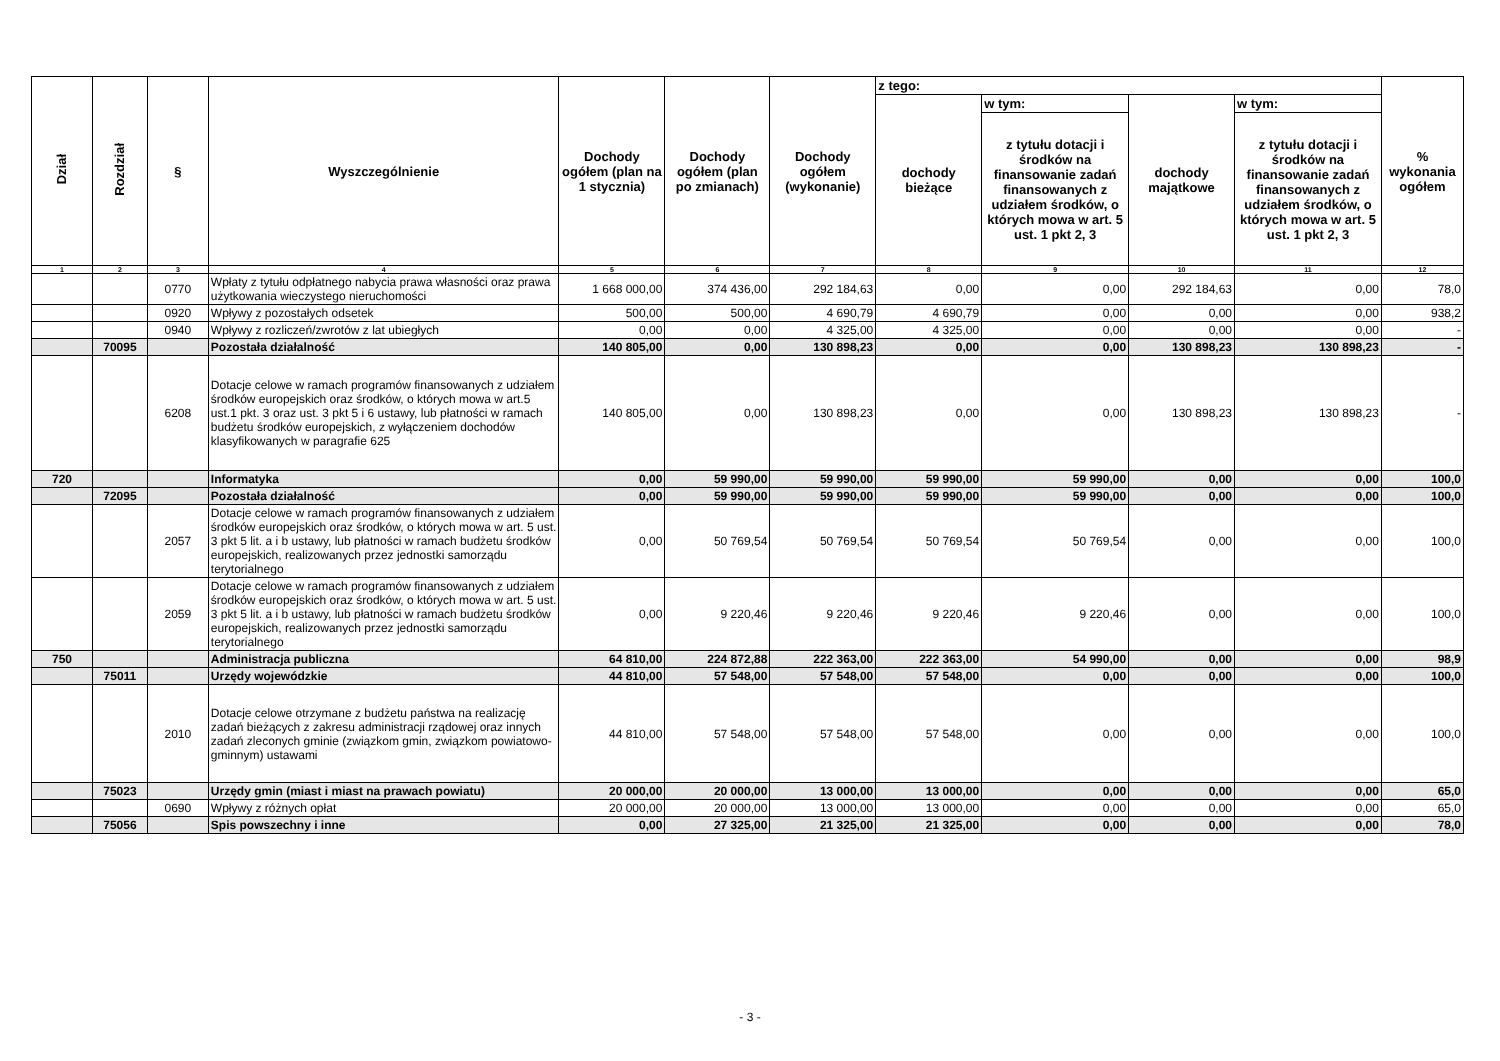| Dział | Rozdział | § | Wyszczególnienie | Dochody ogółem (plan na 1 stycznia) | Dochody ogółem (plan po zmianach) | Dochody ogółem (wykonanie) | z tego: | | | | % wykonania ogółem |
| --- | --- | --- | --- | --- | --- | --- | --- | --- | --- | --- | --- |
| | | | | | | | dochody bieżące | w tym: | dochody majątkowe | w tym: | |
| | | | | | | | | z tytułu dotacji i środków na finansowanie zadań finansowanych z udziałem środków, o których mowa w art. 5 ust. 1 pkt 2, 3 | | z tytułu dotacji i środków na finansowanie zadań finansowanych z udziałem środków, o których mowa w art. 5 ust. 1 pkt 2, 3 | |
| 1 | 2 | 3 | 4 | 5 | 6 | 7 | 8 | 9 | 10 | 11 | 12 |
| | | 0770 | Wpłaty z tytułu odpłatnego nabycia prawa własności oraz prawa użytkowania wieczystego nieruchomości | 1 668 000,00 | 374 436,00 | 292 184,63 | 0,00 | 0,00 | 292 184,63 | 0,00 | 78,0 |
| | | 0920 | Wpływy z pozostałych odsetek | 500,00 | 500,00 | 4 690,79 | 4 690,79 | 0,00 | 0,00 | 0,00 | 938,2 |
| | | 0940 | Wpływy z rozliczeń/zwrotów z lat ubiegłych | 0,00 | 0,00 | 4 325,00 | 4 325,00 | 0,00 | 0,00 | 0,00 | - |
| | 70095 | | Pozostała działalność | 140 805,00 | 0,00 | 130 898,23 | 0,00 | 0,00 | 130 898,23 | 130 898,23 | - |
| | | 6208 | Dotacje celowe w ramach programów finansowanych z udziałem środków europejskich oraz środków, o których mowa w art.5 ust.1 pkt. 3 oraz ust. 3 pkt 5 i 6 ustawy, lub płatności w ramach budżetu środków europejskich, z wyłączeniem dochodów klasyfikowanych w paragrafie 625 | 140 805,00 | 0,00 | 130 898,23 | 0,00 | 0,00 | 130 898,23 | 130 898,23 | - |
| 720 | | | Informatyka | 0,00 | 59 990,00 | 59 990,00 | 59 990,00 | 59 990,00 | 0,00 | 0,00 | 100,0 |
| | 72095 | | Pozostała działalność | 0,00 | 59 990,00 | 59 990,00 | 59 990,00 | 59 990,00 | 0,00 | 0,00 | 100,0 |
| | | 2057 | Dotacje celowe w ramach programów finansowanych z udziałem środków europejskich oraz środków, o których mowa w art. 5 ust. 3 pkt 5 lit. a i b ustawy, lub płatności w ramach budżetu środków europejskich, realizowanych przez jednostki samorządu terytorialnego | 0,00 | 50 769,54 | 50 769,54 | 50 769,54 | 50 769,54 | 0,00 | 0,00 | 100,0 |
| | | 2059 | Dotacje celowe w ramach programów finansowanych z udziałem środków europejskich oraz środków, o których mowa w art. 5 ust. 3 pkt 5 lit. a i b ustawy, lub płatności w ramach budżetu środków europejskich, realizowanych przez jednostki samorządu terytorialnego | 0,00 | 9 220,46 | 9 220,46 | 9 220,46 | 9 220,46 | 0,00 | 0,00 | 100,0 |
| 750 | | | Administracja publiczna | 64 810,00 | 224 872,88 | 222 363,00 | 222 363,00 | 54 990,00 | 0,00 | 0,00 | 98,9 |
| | 75011 | | Urzędy wojewódzkie | 44 810,00 | 57 548,00 | 57 548,00 | 57 548,00 | 0,00 | 0,00 | 0,00 | 100,0 |
| | | 2010 | Dotacje celowe otrzymane z budżetu państwa na realizację zadań bieżących z zakresu administracji rządowej oraz innych zadań zleconych gminie (związkom gmin, związkom powiatowo-gminnym) ustawami | 44 810,00 | 57 548,00 | 57 548,00 | 57 548,00 | 0,00 | 0,00 | 0,00 | 100,0 |
| | 75023 | | Urzędy gmin (miast i miast na prawach powiatu) | 20 000,00 | 20 000,00 | 13 000,00 | 13 000,00 | 0,00 | 0,00 | 0,00 | 65,0 |
| | | 0690 | Wpływy z różnych opłat | 20 000,00 | 20 000,00 | 13 000,00 | 13 000,00 | 0,00 | 0,00 | 0,00 | 65,0 |
| | 75056 | | Spis powszechny i inne | 0,00 | 27 325,00 | 21 325,00 | 21 325,00 | 0,00 | 0,00 | 0,00 | 78,0 |
- 3 -